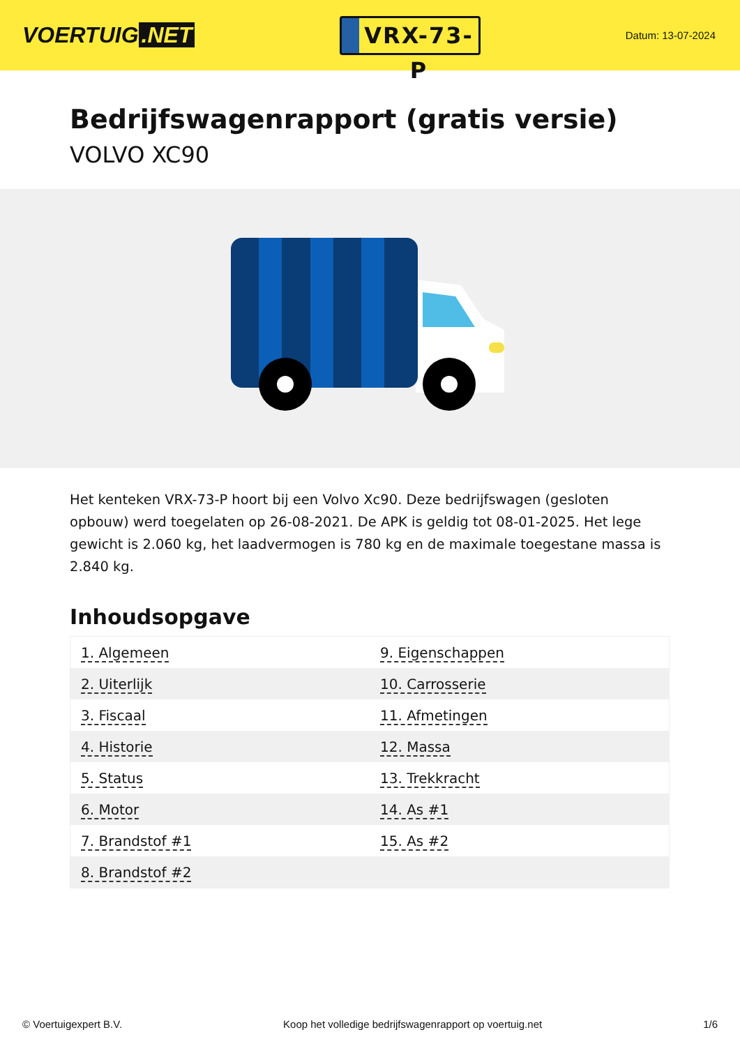VOERTUIG.NET
VRX-73-P
Datum: 13-07-2024
Bedrijfswagenrapport (gratis versie)
VOLVO XC90
Het kenteken VRX-73-P hoort bij een Volvo Xc90. Deze bedrijfswagen (gesloten opbouw) werd toegelaten op 26-08-2021. De APK is geldig tot 08-01-2025. Het lege gewicht is 2.060 kg, het laadvermogen is 780 kg en de maximale toegestane massa is 2.840 kg.
Inhoudsopgave
| 1. Algemeen | 9. Eigenschappen |
| 2. Uiterlijk | 10. Carrosserie |
| 3. Fiscaal | 11. Afmetingen |
| 4. Historie | 12. Massa |
| 5. Status | 13. Trekkracht |
| 6. Motor | 14. As #1 |
| 7. Brandstof #1 | 15. As #2 |
| 8. Brandstof #2 | |
© Voertuigexpert B.V. Koop het volledige bedrijfswagenrapport op voertuig.net 1/6